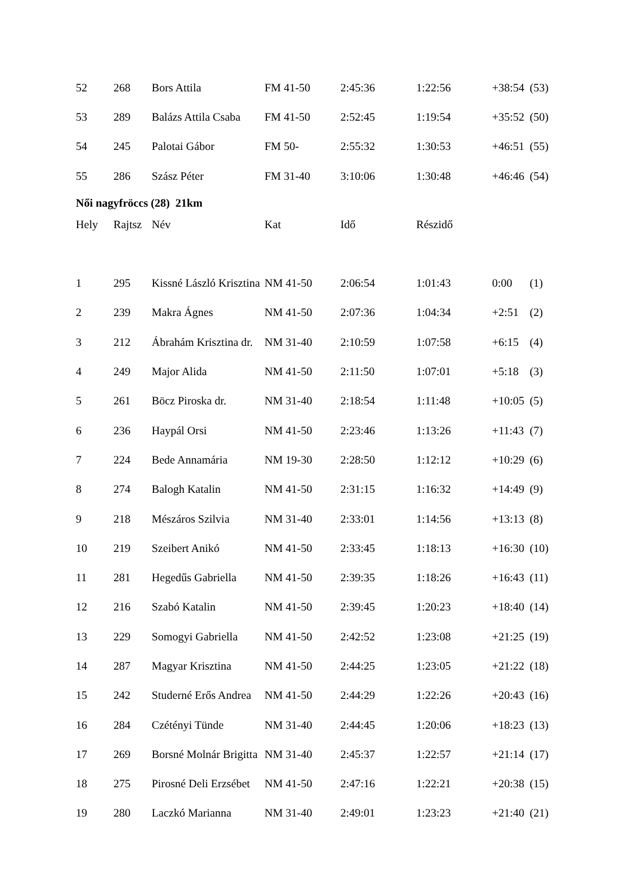| 52 | 268 | Bors Attila | FM 41-50 | 2:45:36 | 1:22:56 | +38:54 | (53) |
| 53 | 289 | Balázs Attila Csaba | FM 41-50 | 2:52:45 | 1:19:54 | +35:52 | (50) |
| 54 | 245 | Palotai Gábor | FM 50- | 2:55:32 | 1:30:53 | +46:51 | (55) |
| 55 | 286 | Szász Péter | FM 31-40 | 3:10:06 | 1:30:48 | +46:46 | (54) |
Női nagyfröccs (28) 21km
| Hely | Rajtsz | Név | Kat | Idő | Részidő | | |
| --- | --- | --- | --- | --- | --- | --- | --- |
| 1 | 295 | Kissné László Krisztina | NM 41-50 | 2:06:54 | 1:01:43 | 0:00 | (1) |
| 2 | 239 | Makra Ágnes | NM 41-50 | 2:07:36 | 1:04:34 | +2:51 | (2) |
| 3 | 212 | Ábrahám Krisztina dr. | NM 31-40 | 2:10:59 | 1:07:58 | +6:15 | (4) |
| 4 | 249 | Major Alida | NM 41-50 | 2:11:50 | 1:07:01 | +5:18 | (3) |
| 5 | 261 | Böcz Piroska dr. | NM 31-40 | 2:18:54 | 1:11:48 | +10:05 | (5) |
| 6 | 236 | Haypál Orsi | NM 41-50 | 2:23:46 | 1:13:26 | +11:43 | (7) |
| 7 | 224 | Bede Annamária | NM 19-30 | 2:28:50 | 1:12:12 | +10:29 | (6) |
| 8 | 274 | Balogh Katalin | NM 41-50 | 2:31:15 | 1:16:32 | +14:49 | (9) |
| 9 | 218 | Mészáros Szilvia | NM 31-40 | 2:33:01 | 1:14:56 | +13:13 | (8) |
| 10 | 219 | Szeibert Anikó | NM 41-50 | 2:33:45 | 1:18:13 | +16:30 | (10) |
| 11 | 281 | Hegedűs Gabriella | NM 41-50 | 2:39:35 | 1:18:26 | +16:43 | (11) |
| 12 | 216 | Szabó Katalin | NM 41-50 | 2:39:45 | 1:20:23 | +18:40 | (14) |
| 13 | 229 | Somogyi Gabriella | NM 41-50 | 2:42:52 | 1:23:08 | +21:25 | (19) |
| 14 | 287 | Magyar Krisztina | NM 41-50 | 2:44:25 | 1:23:05 | +21:22 | (18) |
| 15 | 242 | Studerné Erős Andrea | NM 41-50 | 2:44:29 | 1:22:26 | +20:43 | (16) |
| 16 | 284 | Czétényi Tünde | NM 31-40 | 2:44:45 | 1:20:06 | +18:23 | (13) |
| 17 | 269 | Borsné Molnár Brigitta | NM 31-40 | 2:45:37 | 1:22:57 | +21:14 | (17) |
| 18 | 275 | Pirosné Deli Erzsébet | NM 41-50 | 2:47:16 | 1:22:21 | +20:38 | (15) |
| 19 | 280 | Laczkó Marianna | NM 31-40 | 2:49:01 | 1:23:23 | +21:40 | (21) |